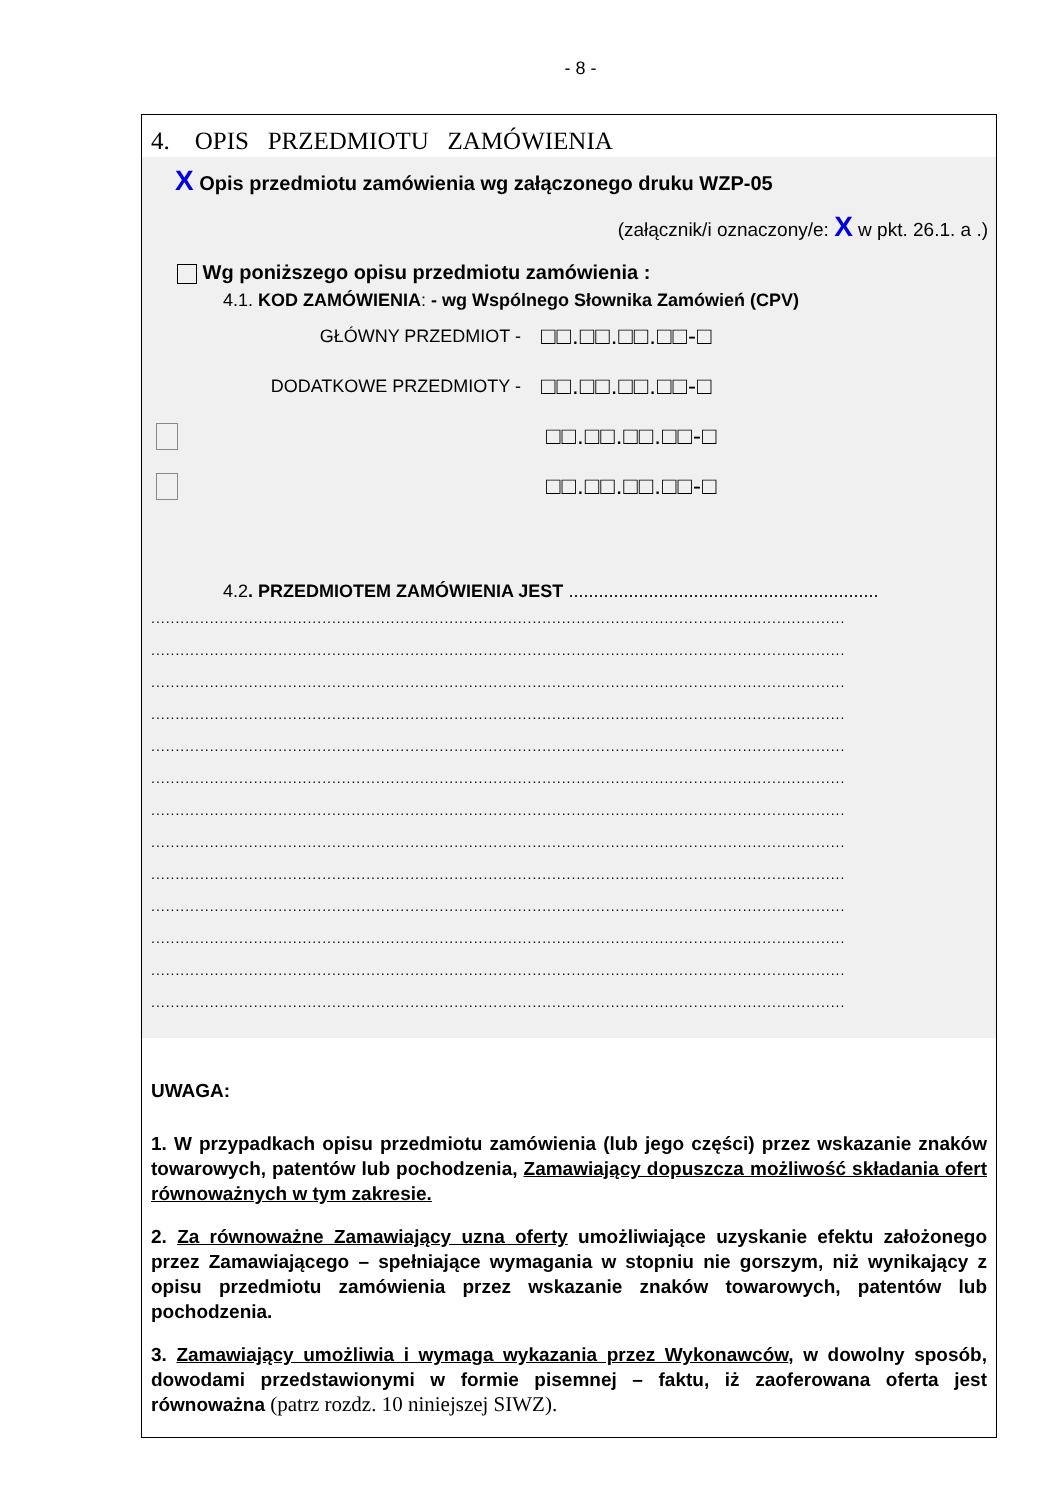- 8 -
4. OPIS PRZEDMIOTU ZAMÓWIENIA
X Opis przedmiotu zamówienia wg załączonego druku WZP-05
(załącznik/i oznaczony/e: X w pkt. 26.1. a .)
Wg poniższego opisu przedmiotu zamówienia :
4.1. KOD ZAMÓWIENIA: - wg Wspólnego Słownika Zamówień (CPV)
GŁÓWNY PRZEDMIOT - □□.□□.□□.□□-□
DODATKOWE PRZEDMIOTY - □□.□□.□□.□□-□
□□.□□.□□.□□-□
□□.□□.□□.□□-□
4.2. PRZEDMIOTEM ZAMÓWIENIA JEST ..............................................................
..............................................................................................................................................
..............................................................................................................................................
..............................................................................................................................................
..............................................................................................................................................
..............................................................................................................................................
..............................................................................................................................................
..............................................................................................................................................
..............................................................................................................................................
..............................................................................................................................................
..............................................................................................................................................
..............................................................................................................................................
..............................................................................................................................................
..............................................................................................................................................
UWAGA:
1. W przypadkach opisu przedmiotu zamówienia (lub jego części) przez wskazanie znaków towarowych, patentów lub pochodzenia, Zamawiający dopuszcza możliwość składania ofert równoważnych w tym zakresie.
2. Za równoważne Zamawiający uzna oferty umożliwiające uzyskanie efektu założonego przez Zamawiającego – spełniające wymagania w stopniu nie gorszym, niż wynikający z opisu przedmiotu zamówienia przez wskazanie znaków towarowych, patentów lub pochodzenia.
3. Zamawiający umożliwia i wymaga wykazania przez Wykonawców, w dowolny sposób, dowodami przedstawionymi w formie pisemnej – faktu, iż zaoferowana oferta jest równoważna (patrz rozdz. 10 niniejszej SIWZ).